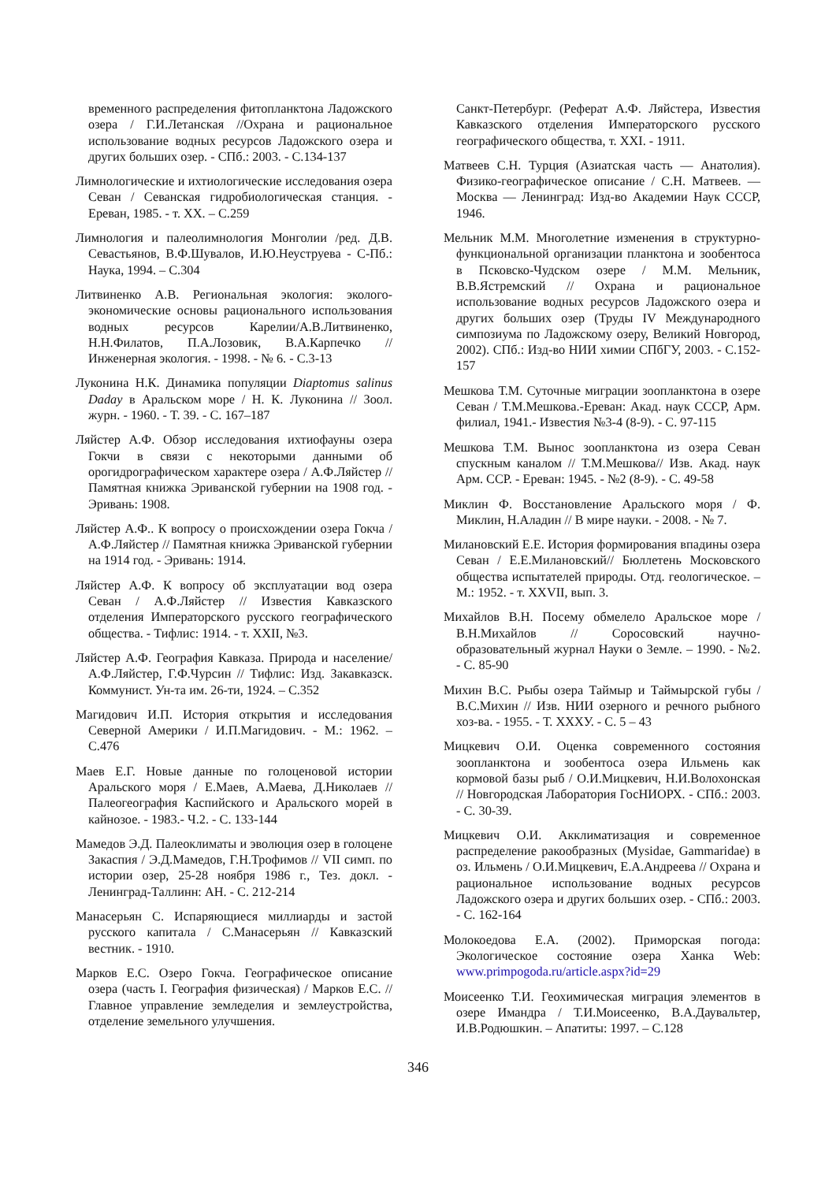временного распределения фитопланктона Ладожского озера / Г.И.Летанская //Охрана и рациональное использование водных ресурсов Ладожского озера и других больших озер. - СПб.: 2003. - С.134-137
Лимнологические и ихтиологические исследования озера Севан / Севанская гидробиологическая станция. - Ереван, 1985. - т. XX. – С.259
Лимнология и палеолимнология Монголии /ред. Д.В. Севастьянов, В.Ф.Шувалов, И.Ю.Неуструева - С-Пб.: Наука, 1994. – С.304
Литвиненко А.В. Региональная экология: эколого-экономические основы рационального использования водных ресурсов Карелии/А.В.Литвиненко, Н.Н.Филатов, П.А.Лозовик, В.А.Карпечко //Инженерная экология. - 1998. - № 6. - С.3-13
Луконина Н.К. Динамика популяции Diaptomus salinus Daday в Аральском море / Н. К. Луконина // Зоол. журн. - 1960. - Т. 39. - С. 167–187
Ляйстер А.Ф. Обзор исследования ихтиофауны озера Гокчи в связи с некоторыми данными об орогидрографическом характере озера / А.Ф.Ляйстер //Памятная книжка Эриванской губернии на 1908 год. - Эривань: 1908.
Ляйстер А.Ф.. К вопросу о происхождении озера Гокча / А.Ф.Ляйстер // Памятная книжка Эриванской губернии на 1914 год. - Эривань: 1914.
Ляйстер А.Ф. К вопросу об эксплуатации вод озера Севан / А.Ф.Ляйстер // Известия Кавказского отделения Императорского русского географического общества. - Тифлис: 1914. - т. XXII, №3.
Ляйстер А.Ф. География Кавказа. Природа и население/ А.Ф.Ляйстер, Г.Ф.Чурсин // Тифлис: Изд. Закавказск. Коммунист. Ун-та им. 26-ти, 1924. – С.352
Магидович И.П. История открытия и исследования Северной Америки / И.П.Магидович. - М.: 1962. – С.476
Маев Е.Г. Новые данные по голоценовой истории Аральского моря / Е.Маев, А.Маева, Д.Николаев // Палеогеография Каспийского и Аральского морей в кайнозое. - 1983.- Ч.2. - С. 133-144
Мамедов Э.Д. Палеоклиматы и эволюция озер в голоцене Закаспия / Э.Д.Мамедов, Г.Н.Трофимов // VII симп. по истории озер, 25-28 ноября 1986 г., Тез. докл. - Ленинград-Таллинн: АН. - С. 212-214
Манасерьян С. Испаряющиеся миллиарды и застой русского капитала / С.Манасерьян // Кавказский вестник. - 1910.
Марков Е.С. Озеро Гокча. Географическое описание озера (часть I. География физическая) / Марков Е.С. // Главное управление земледелия и землеустройства, отделение земельного улучшения.
Санкт-Петербург. (Реферат А.Ф. Ляйстера, Известия Кавказского отделения Императорского русского географического общества, т. XXI. - 1911.
Матвеев С.Н. Турция (Азиатская часть — Анатолия). Физико-географическое описание / С.Н. Матвеев. — Москва — Ленинград: Изд-во Академии Наук СССР, 1946.
Мельник М.М. Многолетние изменения в структурно-функциональной организации планктона и зообентоса в Псковско-Чудском озере / М.М. Мельник, В.В.Ястремский // Охрана и рациональное использование водных ресурсов Ладожского озера и других больших озер (Труды IV Международного симпозиума по Ладожскому озеру, Великий Новгород, 2002). СПб.: Изд-во НИИ химии СПбГУ, 2003. - С.152-157
Мешкова Т.М. Суточные миграции зоопланктона в озере Севан / Т.М.Мешкова.-Ереван: Акад. наук СССР, Арм. филиал, 1941.- Известия №3-4 (8-9). - С. 97-115
Мешкова Т.М. Вынос зоопланктона из озера Севан спускным каналом // Т.М.Мешкова// Изв. Акад. наук Арм. ССР. - Ереван: 1945. - №2 (8-9). - С. 49-58
Миклин Ф. Восстановление Аральского моря / Ф. Миклин, Н.Аладин // В мире науки. - 2008. - № 7.
Милановский Е.Е. История формирования впадины озера Севан / Е.Е.Милановский// Бюллетень Московского общества испытателей природы. Отд. геологическое. – М.: 1952. - т. XXVII, вып. 3.
Михайлов В.Н. Посему обмелело Аральское море / В.Н.Михайлов // Соросовский научно-образовательный журнал Науки о Земле. – 1990. - №2. - С. 85-90
Михин В.С. Рыбы озера Таймыр и Таймырской губы / В.С.Михин // Изв. НИИ озерного и речного рыбного хоз-ва. - 1955. - Т. XXXУ. - С. 5 – 43
Мицкевич О.И. Оценка современного состояния зоопланктона и зообентоса озера Ильмень как кормовой базы рыб / О.И.Мицкевич, Н.И.Волохонская // Новгородская Лаборатория ГосНИОРХ. - СПб.: 2003. - С. 30-39.
Мицкевич О.И. Акклиматизация и современное распределение ракообразных (Mysidae, Gammaridae) в оз. Ильмень / О.И.Мицкевич, Е.А.Андреева // Охрана и рациональное использование водных ресурсов Ладожского озера и других больших озер. - СПб.: 2003. - С. 162-164
Молокоедова Е.А. (2002). Приморская погода: Экологическое состояние озера Ханка Web: www.primpogoda.ru/article.aspx?id=29
Моисеенко Т.И. Геохимическая миграция элементов в озере Имандра / Т.И.Моисеенко, В.А.Даувальтер, И.В.Родюшкин. – Апатиты: 1997. – С.128
346